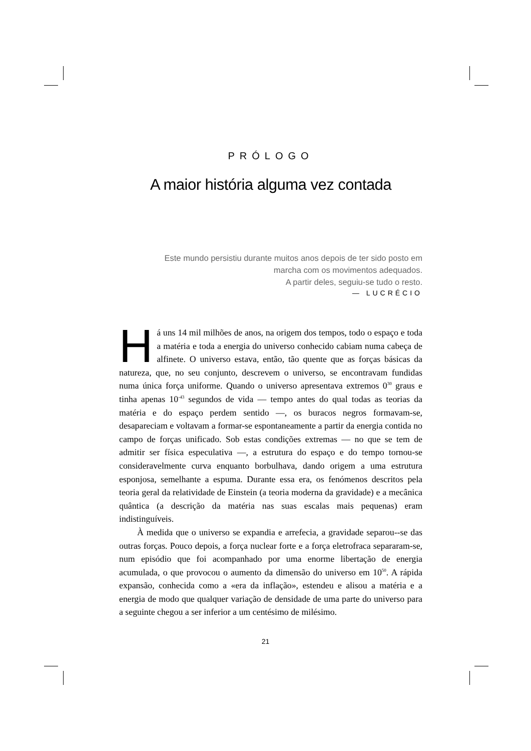PRÓLOGO
A maior história alguma vez contada
Este mundo persistiu durante muitos anos depois de ter sido posto em
marcha com os movimentos adequados.
A partir deles, seguiu-se tudo o resto.
— LUCRÉCIO
Há uns 14 mil milhões de anos, na origem dos tempos, todo o espaço e toda a matéria e toda a energia do universo conhecido cabiam numa cabeça de alfinete. O universo estava, então, tão quente que as forças básicas da natureza, que, no seu conjunto, descrevem o universo, se encontravam fundidas numa única força uniforme. Quando o universo apresentava extremos 0<sup>30</sup> graus e tinha apenas 10<sup>-43</sup> segundos de vida — tempo antes do qual todas as teorias da matéria e do espaço perdem sentido —, os buracos negros formavam-se, desapareciam e voltavam a formar-se espontaneamente a partir da energia contida no campo de forças unificado. Sob estas condições extremas — no que se tem de admitir ser física especulativa —, a estrutura do espaço e do tempo tornou-se consideravelmente curva enquanto borbulhava, dando origem a uma estrutura esponjosa, semelhante a espuma. Durante essa era, os fenómenos descritos pela teoria geral da relatividade de Einstein (a teoria moderna da gravidade) e a mecânica quântica (a descrição da matéria nas suas escalas mais pequenas) eram indistinguíveis.
À medida que o universo se expandia e arrefecia, a gravidade separou--se das outras forças. Pouco depois, a força nuclear forte e a força eletrofraca separaram-se, num episódio que foi acompanhado por uma enorme libertação de energia acumulada, o que provocou o aumento da dimensão do universo em 10<sup>50</sup>. A rápida expansão, conhecida como a «era da inflação», estendeu e alisou a matéria e a energia de modo que qualquer variação de densidade de uma parte do universo para a seguinte chegou a ser inferior a um centésimo de milésimo.
21